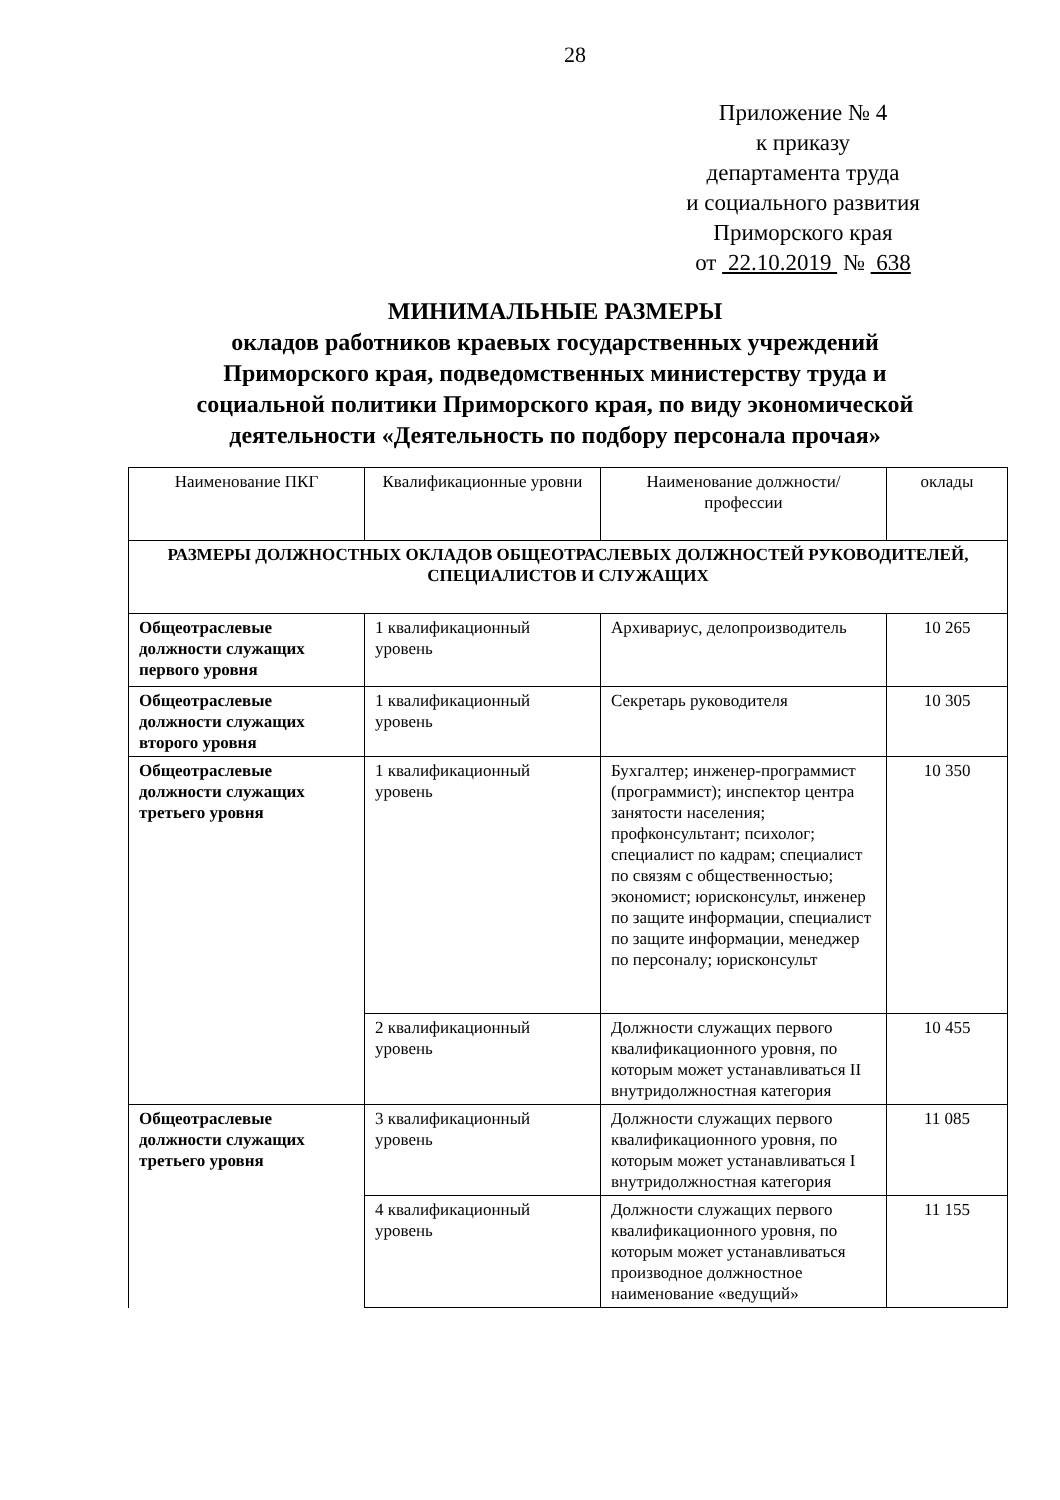28
Приложение № 4
к приказу
департамента труда
и социального развития
Приморского края
от 22.10.2019 № 638
МИНИМАЛЬНЫЕ РАЗМЕРЫ
окладов работников краевых государственных учреждений Приморского края, подведомственных министерству труда и социальной политики Приморского края, по виду экономической деятельности «Деятельность по подбору персонала прочая»
| Наименование ПКГ | Квалификационные уровни | Наименование должности/профессии | оклады |
| --- | --- | --- | --- |
| РАЗМЕРЫ ДОЛЖНОСТНЫХ ОКЛАДОВ ОБЩЕОТРАСЛЕВЫХ ДОЛЖНОСТЕЙ РУКОВОДИТЕЛЕЙ, СПЕЦИАЛИСТОВ И СЛУЖАЩИХ | | | |
| Общеотраслевые должности служащих первого уровня | 1 квалификационный уровень | Архивариус, делопроизводитель | 10 265 |
| Общеотраслевые должности служащих второго уровня | 1 квалификационный уровень | Секретарь руководителя | 10 305 |
| Общеотраслевые должности служащих третьего уровня | 1 квалификационный уровень | Бухгалтер; инженер-программист (программист); инспектор центра занятости населения; профконсультант; психолог; специалист по кадрам; специалист по связям с общественностью; экономист; юрисконсульт, инженер по защите информации, специалист по защите информации, менеджер по персоналу; юрисконсульт | 10 350 |
| | 2 квалификационный уровень | Должности служащих первого квалификационного уровня, по которым может устанавливаться II внутридолжностная категория | 10 455 |
| Общеотраслевые должности служащих третьего уровня | 3 квалификационный уровень | Должности служащих первого квалификационного уровня, по которым может устанавливаться I внутридолжностная категория | 11 085 |
| | 4 квалификационный уровень | Должности служащих первого квалификационного уровня, по которым может устанавливаться производное должностное наименование «ведущий» | 11 155 |